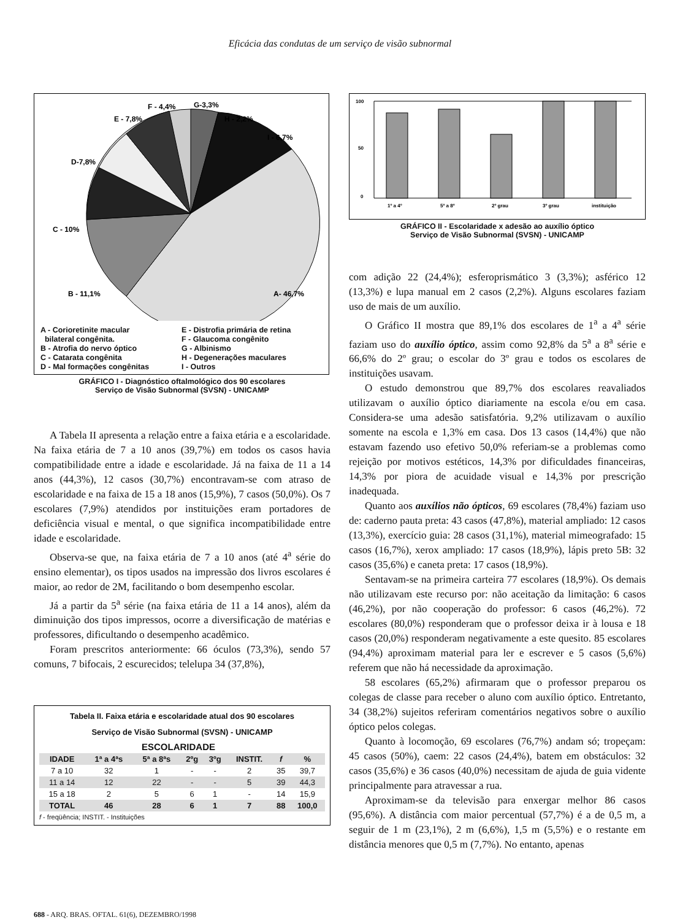Eficácia das condutas de um serviço de visão subnormal
F - 4,4%
G-3,3%
E - 7,8%
H - 2,2%
I - 6,7%
D-7,8%
C - 10%
B - 11,1%
A- 46,7%
A - Corioretinite macular
bilateral congênita.
B - Atrofia do nervo óptico
C - Catarata congênita
D - Mal formações congênitas
E - Distrofia primária de retina
F - Glaucoma congênito
G - Albinismo
H - Degenerações maculares
I - Outros
GRÁFICO I - Diagnóstico oftalmológico dos 90 escolares
Serviço de Visão Subnormal (SVSN) - UNICAMP
A Tabela II apresenta a relação entre a faixa etária e a escolaridade. Na faixa etária de 7 a 10 anos (39,7%) em todos os casos havia compatibilidade entre a idade e escolaridade. Já na faixa de 11 a 14 anos (44,3%), 12 casos (30,7%) encontravam-se com atraso de escolaridade e na faixa de 15 a 18 anos (15,9%), 7 casos (50,0%). Os 7 escolares (7,9%) atendidos por instituições eram portadores de deficiência visual e mental, o que significa incompatibilidade entre idade e escolaridade.
Observa-se que, na faixa etária de 7 a 10 anos (até 4<sup>a</sup> série do ensino elementar), os tipos usados na impressão dos livros escolares é maior, ao redor de 2M, facilitando o bom desempenho escolar.
Já a partir da 5<sup>a</sup> série (na faixa etária de 11 a 14 anos), além da diminuição dos tipos impressos, ocorre a diversificação de matérias e professores, dificultando o desempenho acadêmico.
Foram prescritos anteriormente: 66 óculos (73,3%), sendo 57 comuns, 7 bifocais, 2 escurecidos; telelupa 34 (37,8%),
Tabela II. Faixa etária e escolaridade atual dos 90 escolares
Serviço de Visão Subnormal (SVSN) - UNICAMP
| | ESCOLARIDADE | | | | | | |
| --- | --- | --- | --- | --- | --- | --- | --- |
| IDADE | 1ª a 4ªs | 5ª a 8ªs | 2ºg | 3ºg | INSTIT. | f | % |
| 7 a 10 | 32 | 1 | - | - | 2 | 35 | 39,7 |
| 11 a 14 | 12 | 22 | - | - | 5 | 39 | 44,3 |
| 15 a 18 | 2 | 5 | 6 | 1 | - | 14 | 15,9 |
| TOTAL | 46 | 28 | 6 | 1 | 7 | 88 | 100,0 |
f - freqüência; INSTIT. - Instituições
100
50
0
1º a 4º
5º a 8º
2º grau
3º grau
instituição
GRÁFICO II - Escolaridade x adesão ao auxílio óptico
Serviço de Visão Subnormal (SVSN) - UNICAMP
com adição 22 (24,4%); esferoprismático 3 (3,3%); asférico 12 (13,3%) e lupa manual em 2 casos (2,2%). Alguns escolares faziam uso de mais de um auxílio.
O Gráfico II mostra que 89,1% dos escolares de 1<sup>a</sup> a 4<sup>a</sup> série faziam uso do auxílio óptico, assim como 92,8% da 5<sup>a</sup> a 8<sup>a</sup> série e 66,6% do 2º grau; o escolar do 3º grau e todos os escolares de instituições usavam.
O estudo demonstrou que 89,7% dos escolares reavaliados utilizavam o auxílio óptico diariamente na escola e/ou em casa. Considera-se uma adesão satisfatória. 9,2% utilizavam o auxílio somente na escola e 1,3% em casa. Dos 13 casos (14,4%) que não estavam fazendo uso efetivo 50,0% referiam-se a problemas como rejeição por motivos estéticos, 14,3% por dificuldades financeiras, 14,3% por piora de acuidade visual e 14,3% por prescrição inadequada.
Quanto aos auxílios não ópticos, 69 escolares (78,4%) faziam uso de: caderno pauta preta: 43 casos (47,8%), material ampliado: 12 casos (13,3%), exercício guia: 28 casos (31,1%), material mimeografado: 15 casos (16,7%), xerox ampliado: 17 casos (18,9%), lápis preto 5B: 32 casos (35,6%) e caneta preta: 17 casos (18,9%).
Sentavam-se na primeira carteira 77 escolares (18,9%). Os demais não utilizavam este recurso por: não aceitação da limitação: 6 casos (46,2%), por não cooperação do professor: 6 casos (46,2%). 72 escolares (80,0%) responderam que o professor deixa ir à lousa e 18 casos (20,0%) responderam negativamente a este quesito. 85 escolares (94,4%) aproximam material para ler e escrever e 5 casos (5,6%) referem que não há necessidade da aproximação.
58 escolares (65,2%) afirmaram que o professor preparou os colegas de classe para receber o aluno com auxílio óptico. Entretanto, 34 (38,2%) sujeitos referiram comentários negativos sobre o auxílio óptico pelos colegas.
Quanto à locomoção, 69 escolares (76,7%) andam só; tropeçam: 45 casos (50%), caem: 22 casos (24,4%), batem em obstáculos: 32 casos (35,6%) e 36 casos (40,0%) necessitam de ajuda de guia vidente principalmente para atravessar a rua.
Aproximam-se da televisão para enxergar melhor 86 casos (95,6%). A distância com maior percentual (57,7%) é a de 0,5 m, a seguir de 1 m (23,1%), 2 m (6,6%), 1,5 m (5,5%) e o restante em distância menores que 0,5 m (7,7%). No entanto, apenas
688 - ARQ. BRAS. OFTAL. 61(6), DEZEMBRO/1998